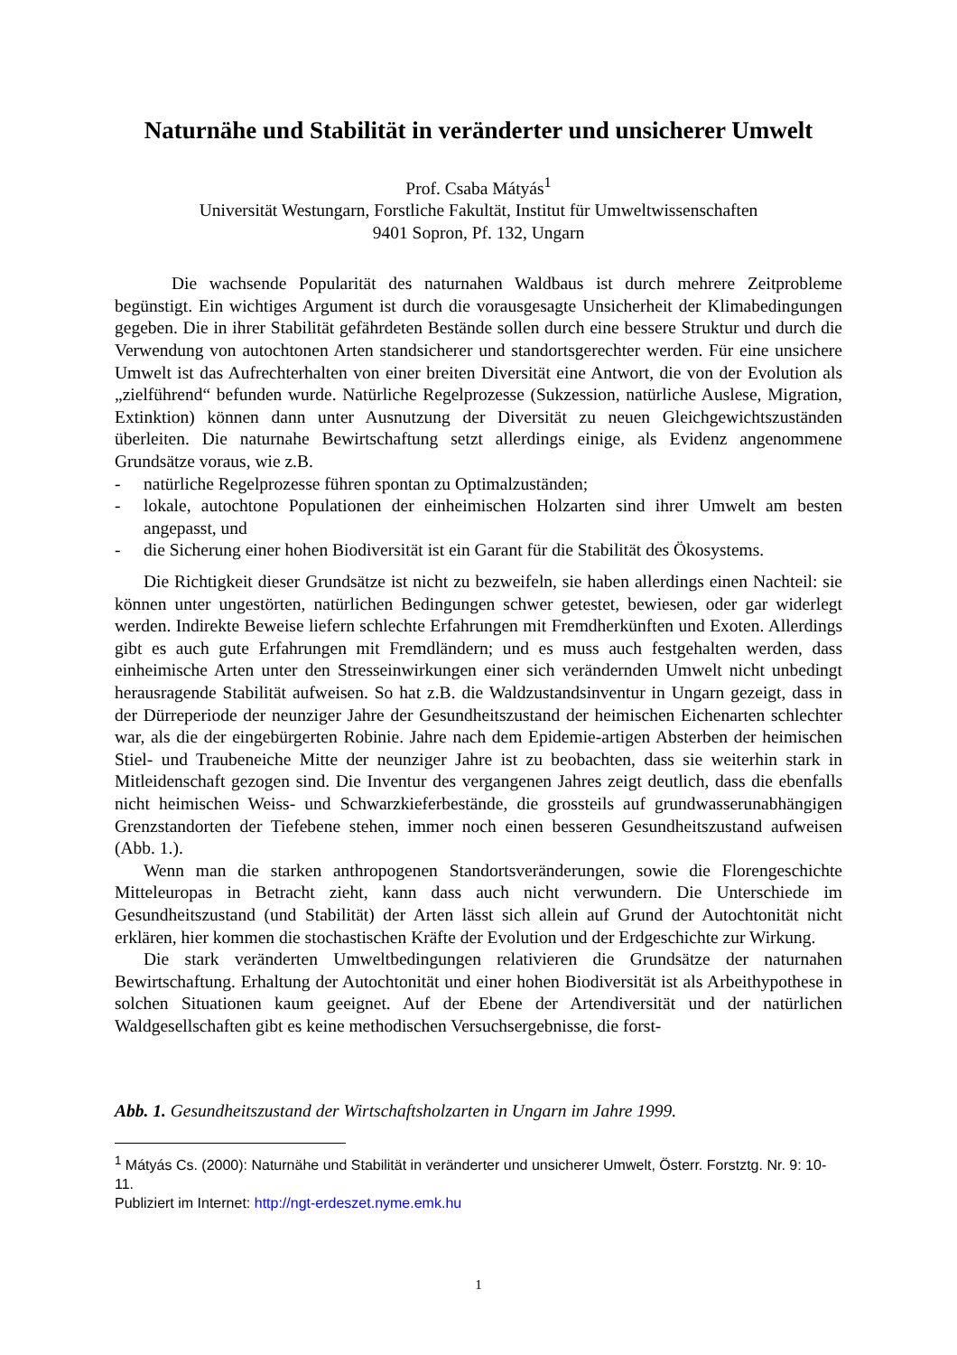Naturnähe und Stabilität in veränderter und unsicherer Umwelt
Prof. Csaba Mátyás<sup>1</sup>
Universität Westungarn, Forstliche Fakultät, Institut für Umweltwissenschaften
9401 Sopron, Pf. 132, Ungarn
Die wachsende Popularität des naturnahen Waldbaus ist durch mehrere Zeitprobleme begünstigt. Ein wichtiges Argument ist durch die vorausgesagte Unsicherheit der Klimabedingungen gegeben. Die in ihrer Stabilität gefährdeten Bestände sollen durch eine bessere Struktur und durch die Verwendung von autochtonen Arten standsicherer und standortsgerechter werden. Für eine unsichere Umwelt ist das Aufrechterhalten von einer breiten Diversität eine Antwort, die von der Evolution als „zielführend“ befunden wurde. Natürliche Regelprozesse (Sukzession, natürliche Auslese, Migration, Extinktion) können dann unter Ausnutzung der Diversität zu neuen Gleichgewichtszuständen überleiten. Die naturnahe Bewirtschaftung setzt allerdings einige, als Evidenz angenommene Grundsätze voraus, wie z.B.
- natürliche Regelprozesse führen spontan zu Optimalzuständen;
- lokale, autochtone Populationen der einheimischen Holzarten sind ihrer Umwelt am besten angepasst, und
- die Sicherung einer hohen Biodiversität ist ein Garant für die Stabilität des Ökosystems.
Die Richtigkeit dieser Grundsätze ist nicht zu bezweifeln, sie haben allerdings einen Nachteil: sie können unter ungestörten, natürlichen Bedingungen schwer getestet, bewiesen, oder gar widerlegt werden. Indirekte Beweise liefern schlechte Erfahrungen mit Fremdherkünften und Exoten. Allerdings gibt es auch gute Erfahrungen mit Fremdländern; und es muss auch festgehalten werden, dass einheimische Arten unter den Stresseinwirkungen einer sich verändernden Umwelt nicht unbedingt herausragende Stabilität aufweisen. So hat z.B. die Waldzustandsinventur in Ungarn gezeigt, dass in der Dürreperiode der neunziger Jahre der Gesundheitszustand der heimischen Eichenarten schlechter war, als die der eingebürgerten Robinie. Jahre nach dem Epidemie-artigen Absterben der heimischen Stiel- und Traubeneiche Mitte der neunziger Jahre ist zu beobachten, dass sie weiterhin stark in Mitleidenschaft gezogen sind. Die Inventur des vergangenen Jahres zeigt deutlich, dass die ebenfalls nicht heimischen Weiss- und Schwarzkieferbestände, die grossteils auf grundwasserunabhängigen Grenzstandorten der Tiefebene stehen, immer noch einen besseren Gesundheitszustand aufweisen (Abb. 1.).
Wenn man die starken anthropogenen Standortsveränderungen, sowie die Florengeschichte Mitteleuropas in Betracht zieht, kann dass auch nicht verwundern. Die Unterschiede im Gesundheitszustand (und Stabilität) der Arten lässt sich allein auf Grund der Autochtonität nicht erklären, hier kommen die stochastischen Kräfte der Evolution und der Erdgeschichte zur Wirkung.
Die stark veränderten Umweltbedingungen relativieren die Grundsätze der naturnahen Bewirtschaftung. Erhaltung der Autochtonität und einer hohen Biodiversität ist als Arbeithypothese in solchen Situationen kaum geeignet. Auf der Ebene der Artendiversität und der natürlichen Waldgesellschaften gibt es keine methodischen Versuchsergebnisse, die forst-
Abb. 1. Gesundheitszustand der Wirtschaftsholzarten in Ungarn im Jahre 1999.
<sup>1</sup> Mátyás Cs. (2000): Naturnähe und Stabilität in veränderter und unsicherer Umwelt, Österr. Forstztg. Nr. 9: 10-11.
Publiziert im Internet: http://ngt-erdeszet.nyme.emk.hu
1